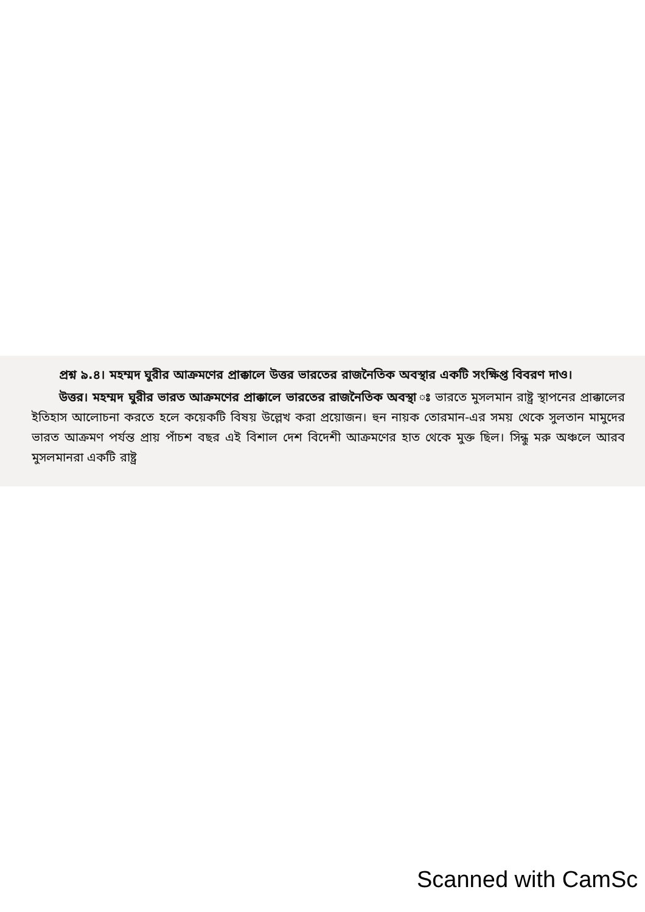প্রশ্ন ৯.৪। মহম্মদ ঘুরীর আক্রমণের প্রাক্কালে উত্তর ভারতের রাজনৈতিক অবস্থার একটি সংক্ষিপ্ত বিবরণ দাও।
উত্তর। মহম্মদ ঘুরীর ভারত আক্রমণের প্রাক্কালে ভারতের রাজনৈতিক অবস্থা ঃ ভারতে মুসলমান রাষ্ট্র স্থাপনের প্রাক্কালের ইতিহাস আলোচনা করতে হলে কয়েকটি বিষয় উল্লেখ করা প্রয়োজন। হুন নায়ক তোরমান-এর সময় থেকে সুলতান মামুদের ভারত আক্রমণ পর্যন্ত প্রায় পাঁচশ বছর এই বিশাল দেশ বিদেশী আক্রমণের হাত থেকে মুক্ত ছিল। সিন্ধু মরু অঞ্চলে আরব মুসলমানরা একটি রাষ্ট্র
Scanned with CamSc